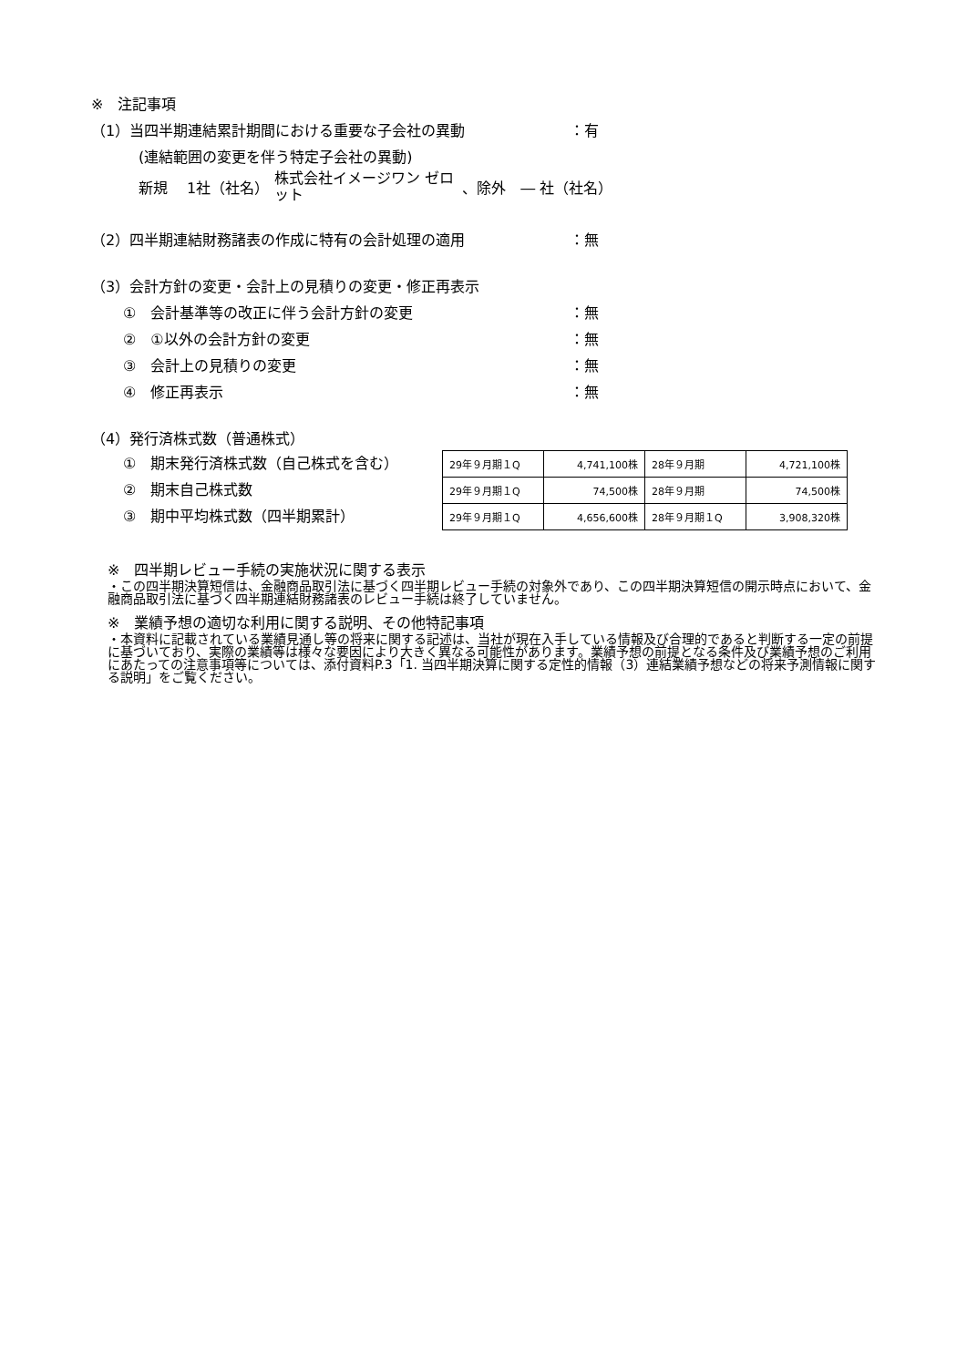※　注記事項
（1）当四半期連結累計期間における重要な子会社の異動 ：有
(連結範囲の変更を伴う特定子会社の異動)
新規　 1社（社名） 株式会社イメージワン ゼロット 、除外　― 社（社名）
（2）四半期連結財務諸表の作成に特有の会計処理の適用 ：無
（3）会計方針の変更・会計上の見積りの変更・修正再表示
①　会計基準等の改正に伴う会計方針の変更 ：無
②　①以外の会計方針の変更 ：無
③　会計上の見積りの変更 ：無
④　修正再表示 ：無
（4）発行済株式数（普通株式）
①　期末発行済株式数（自己株式を含む）
②　期末自己株式数
③　期中平均株式数（四半期累計）
| 29年９月期１Q | 4,741,100株 | 28年９月期 | 4,721,100株 |
| 29年９月期１Q | 74,500株 | 28年９月期 | 74,500株 |
| 29年９月期１Q | 4,656,600株 | 28年９月期１Q | 3,908,320株 |
※　四半期レビュー手続の実施状況に関する表示
・この四半期決算短信は、金融商品取引法に基づく四半期レビュー手続の対象外であり、この四半期決算短信の開示時点において、金融商品取引法に基づく四半期連結財務諸表のレビュー手続は終了していません。
※　業績予想の適切な利用に関する説明、その他特記事項
・本資料に記載されている業績見通し等の将来に関する記述は、当社が現在入手している情報及び合理的であると判断する一定の前提に基づいており、実際の業績等は様々な要因により大きく異なる可能性があります。業績予想の前提となる条件及び業績予想のご利用にあたっての注意事項等については、添付資料P.3「1. 当四半期決算に関する定性的情報（3）連結業績予想などの将来予測情報に関する説明」をご覧ください。